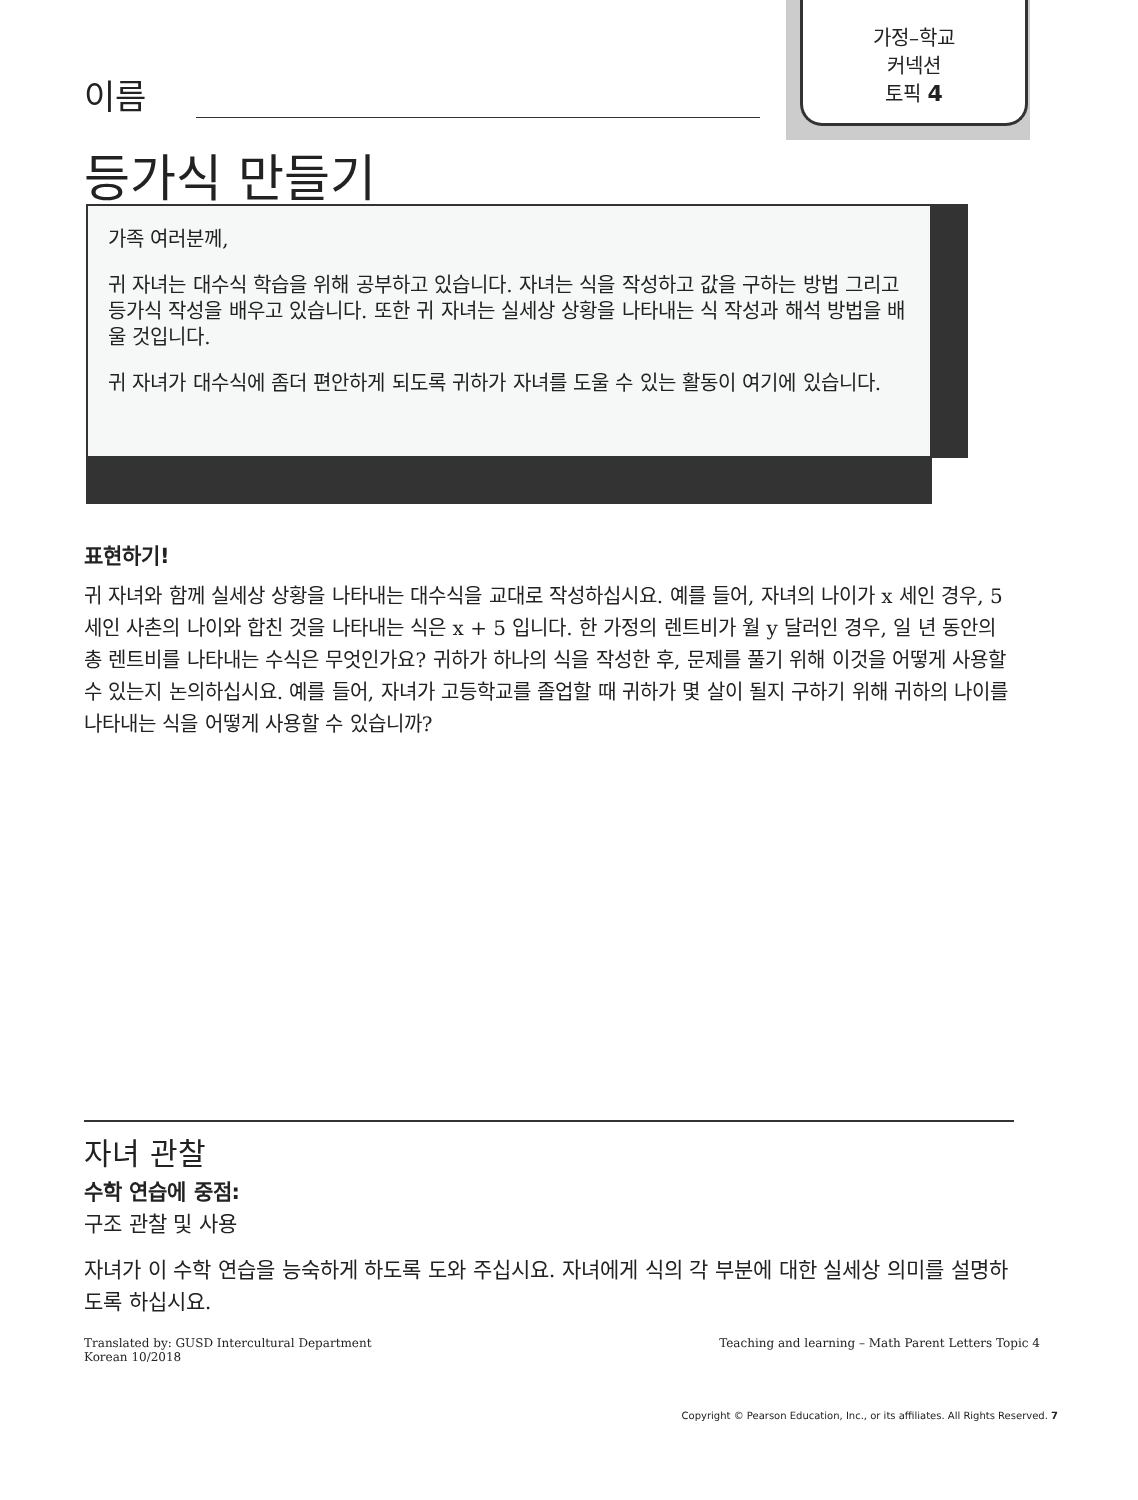가정–학교
커넥션
토픽 4
이름
등가식 만들기
가족 여러분께,
귀 자녀는 대수식 학습을 위해 공부하고 있습니다. 자녀는 식을 작성하고 값을 구하는 방법 그리고 등가식 작성을 배우고 있습니다. 또한 귀 자녀는 실세상 상황을 나타내는 식 작성과 해석 방법을 배울 것입니다.
귀 자녀가 대수식에 좀더 편안하게 되도록 귀하가 자녀를 도울 수 있는 활동이 여기에 있습니다.
표현하기!
귀 자녀와 함께 실세상 상황을 나타내는 대수식을 교대로 작성하십시요. 예를 들어, 자녀의 나이가 x 세인 경우, 5 세인 사촌의 나이와 합친 것을 나타내는 식은 x + 5 입니다. 한 가정의 렌트비가 월 y 달러인 경우, 일 년 동안의 총 렌트비를 나타내는 수식은 무엇인가요? 귀하가 하나의 식을 작성한 후, 문제를 풀기 위해 이것을 어떻게 사용할 수 있는지 논의하십시요. 예를 들어, 자녀가 고등학교를 졸업할 때 귀하가 몇 살이 될지 구하기 위해 귀하의 나이를 나타내는 식을 어떻게 사용할 수 있습니까?
자녀 관찰
수학 연습에 중점:
구조 관찰 및 사용
자녀가 이 수학 연습을 능숙하게 하도록 도와 주십시요. 자녀에게 식의 각 부분에 대한 실세상 의미를 설명하도록 하십시요.
Translated by: GUSD Intercultural Department
Korean 10/2018
Teaching and learning – Math Parent Letters Topic 4
Copyright © Pearson Education, Inc., or its affiliates. All Rights Reserved. 7